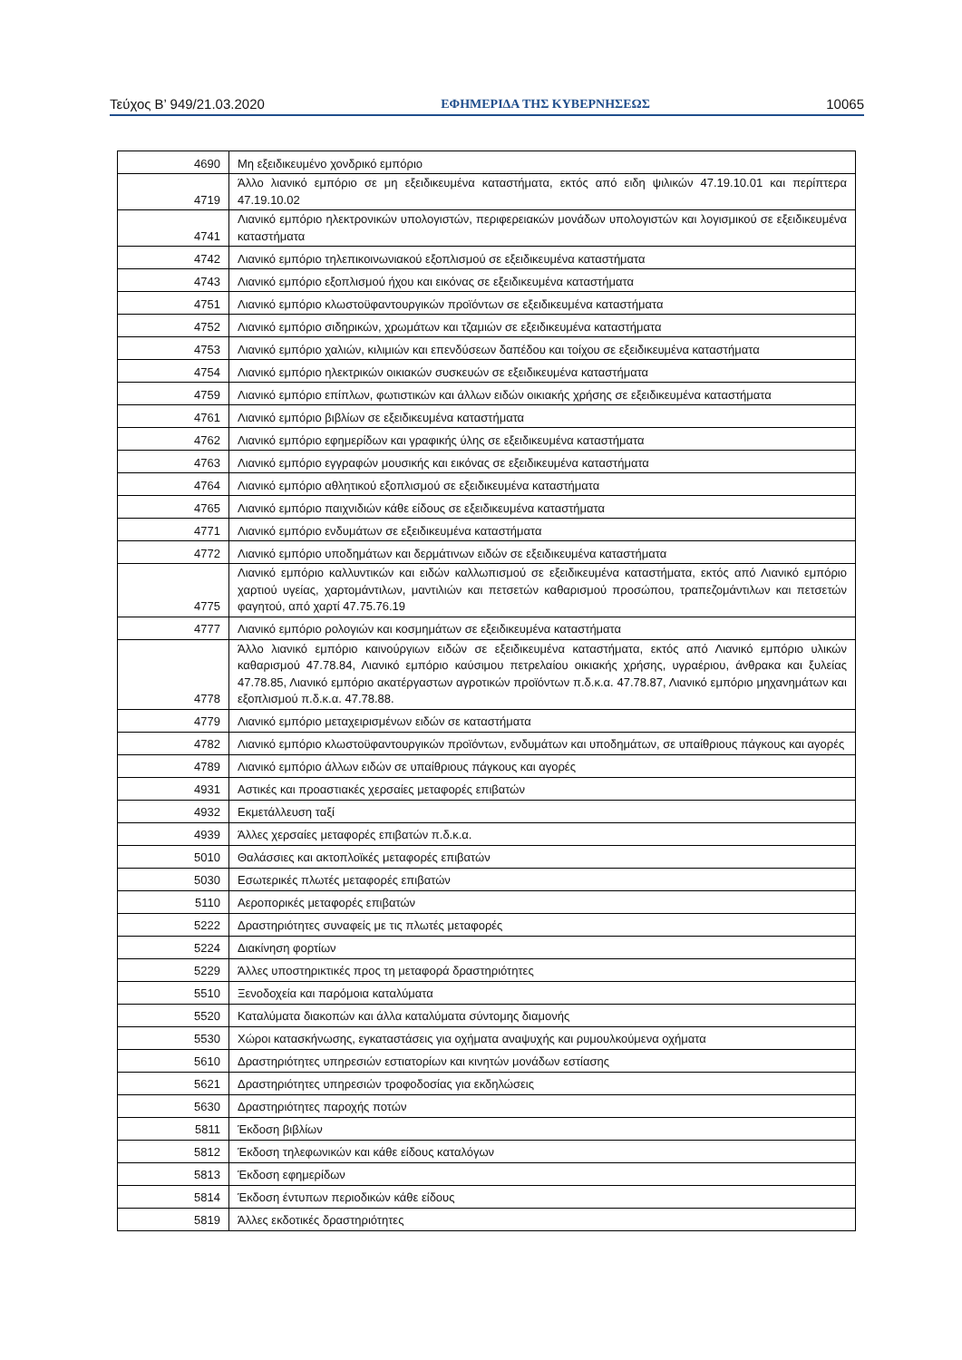Τεύχος Β’ 949/21.03.2020 ΕΦΗΜΕΡΙΔΑ ΤΗΣ ΚΥΒΕΡΝΗΣΕΩΣ 10065
| 4690 | Μη εξειδικευμένο χονδρικό εμπόριο |
| 4719 | Άλλο λιανικό εμπόριο σε μη εξειδικευμένα καταστήματα, εκτός από ειδη ψιλικών 47.19.10.01 και περίπτερα 47.19.10.02 |
| 4741 | Λιανικό εμπόριο ηλεκτρονικών υπολογιστών, περιφερειακών μονάδων υπολογιστών και λογισμικού σε εξειδικευμένα καταστήματα |
| 4742 | Λιανικό εμπόριο τηλεπικοινωνιακού εξοπλισμού σε εξειδικευμένα καταστήματα |
| 4743 | Λιανικό εμπόριο εξοπλισμού ήχου και εικόνας σε εξειδικευμένα καταστήματα |
| 4751 | Λιανικό εμπόριο κλωστοϋφαντουργικών προϊόντων σε εξειδικευμένα καταστήματα |
| 4752 | Λιανικό εμπόριο σιδηρικών, χρωμάτων και τζαμιών σε εξειδικευμένα καταστήματα |
| 4753 | Λιανικό εμπόριο χαλιών, κιλιμιών και επενδύσεων δαπέδου και τοίχου σε εξειδικευμένα καταστήματα |
| 4754 | Λιανικό εμπόριο ηλεκτρικών οικιακών συσκευών σε εξειδικευμένα καταστήματα |
| 4759 | Λιανικό εμπόριο επίπλων, φωτιστικών και άλλων ειδών οικιακής χρήσης σε εξειδικευμένα καταστήματα |
| 4761 | Λιανικό εμπόριο βιβλίων σε εξειδικευμένα καταστήματα |
| 4762 | Λιανικό εμπόριο εφημερίδων και γραφικής ύλης σε εξειδικευμένα καταστήματα |
| 4763 | Λιανικό εμπόριο εγγραφών μουσικής και εικόνας σε εξειδικευμένα καταστήματα |
| 4764 | Λιανικό εμπόριο αθλητικού εξοπλισμού σε εξειδικευμένα καταστήματα |
| 4765 | Λιανικό εμπόριο παιχνιδιών κάθε είδους σε εξειδικευμένα καταστήματα |
| 4771 | Λιανικό εμπόριο ενδυμάτων σε εξειδικευμένα καταστήματα |
| 4772 | Λιανικό εμπόριο υποδημάτων και δερμάτινων ειδών σε εξειδικευμένα καταστήματα |
| 4775 | Λιανικό εμπόριο καλλυντικών και ειδών καλλωπισμού σε εξειδικευμένα καταστήματα, εκτός από Λιανικό εμπόριο χαρτιού υγείας, χαρτομάντιλων, μαντιλιών και πετσετών καθαρισμού προσώπου, τραπεζομάντιλων και πετσετών φαγητού, από χαρτί 47.75.76.19 |
| 4777 | Λιανικό εμπόριο ρολογιών και κοσμημάτων σε εξειδικευμένα καταστήματα |
| 4778 | Άλλο λιανικό εμπόριο καινούργιων ειδών σε εξειδικευμένα καταστήματα, εκτός από Λιανικό εμπόριο υλικών καθαρισμού 47.78.84, Λιανικό εμπόριο καύσιμου πετρελαίου οικιακής χρήσης, υγραέριου, άνθρακα και ξυλείας 47.78.85, Λιανικό εμπόριο ακατέργαστων αγροτικών προϊόντων π.δ.κ.α. 47.78.87, Λιανικό εμπόριο μηχανημάτων και εξοπλισμού π.δ.κ.α. 47.78.88. |
| 4779 | Λιανικό εμπόριο μεταχειρισμένων ειδών σε καταστήματα |
| 4782 | Λιανικό εμπόριο κλωστοϋφαντουργικών προϊόντων, ενδυμάτων και υποδημάτων, σε υπαίθριους πάγκους και αγορές |
| 4789 | Λιανικό εμπόριο άλλων ειδών σε υπαίθριους πάγκους και αγορές |
| 4931 | Αστικές και προαστιακές χερσαίες μεταφορές επιβατών |
| 4932 | Εκμετάλλευση ταξί |
| 4939 | Άλλες χερσαίες μεταφορές επιβατών π.δ.κ.α. |
| 5010 | Θαλάσσιες και ακτοπλοϊκές μεταφορές επιβατών |
| 5030 | Εσωτερικές πλωτές μεταφορές επιβατών |
| 5110 | Αεροπορικές μεταφορές επιβατών |
| 5222 | Δραστηριότητες συναφείς με τις πλωτές μεταφορές |
| 5224 | Διακίνηση φορτίων |
| 5229 | Άλλες υποστηρικτικές προς τη μεταφορά δραστηριότητες |
| 5510 | Ξενοδοχεία και παρόμοια καταλύματα |
| 5520 | Καταλύματα διακοπών και άλλα καταλύματα σύντομης διαμονής |
| 5530 | Χώροι κατασκήνωσης, εγκαταστάσεις για οχήματα αναψυχής και ρυμουλκούμενα οχήματα |
| 5610 | Δραστηριότητες υπηρεσιών εστιατορίων και κινητών μονάδων εστίασης |
| 5621 | Δραστηριότητες υπηρεσιών τροφοδοσίας για εκδηλώσεις |
| 5630 | Δραστηριότητες παροχής ποτών |
| 5811 | Έκδοση βιβλίων |
| 5812 | Έκδοση τηλεφωνικών και κάθε είδους καταλόγων |
| 5813 | Έκδοση εφημερίδων |
| 5814 | Έκδοση έντυπων περιοδικών κάθε είδους |
| 5819 | Άλλες εκδοτικές δραστηριότητες |